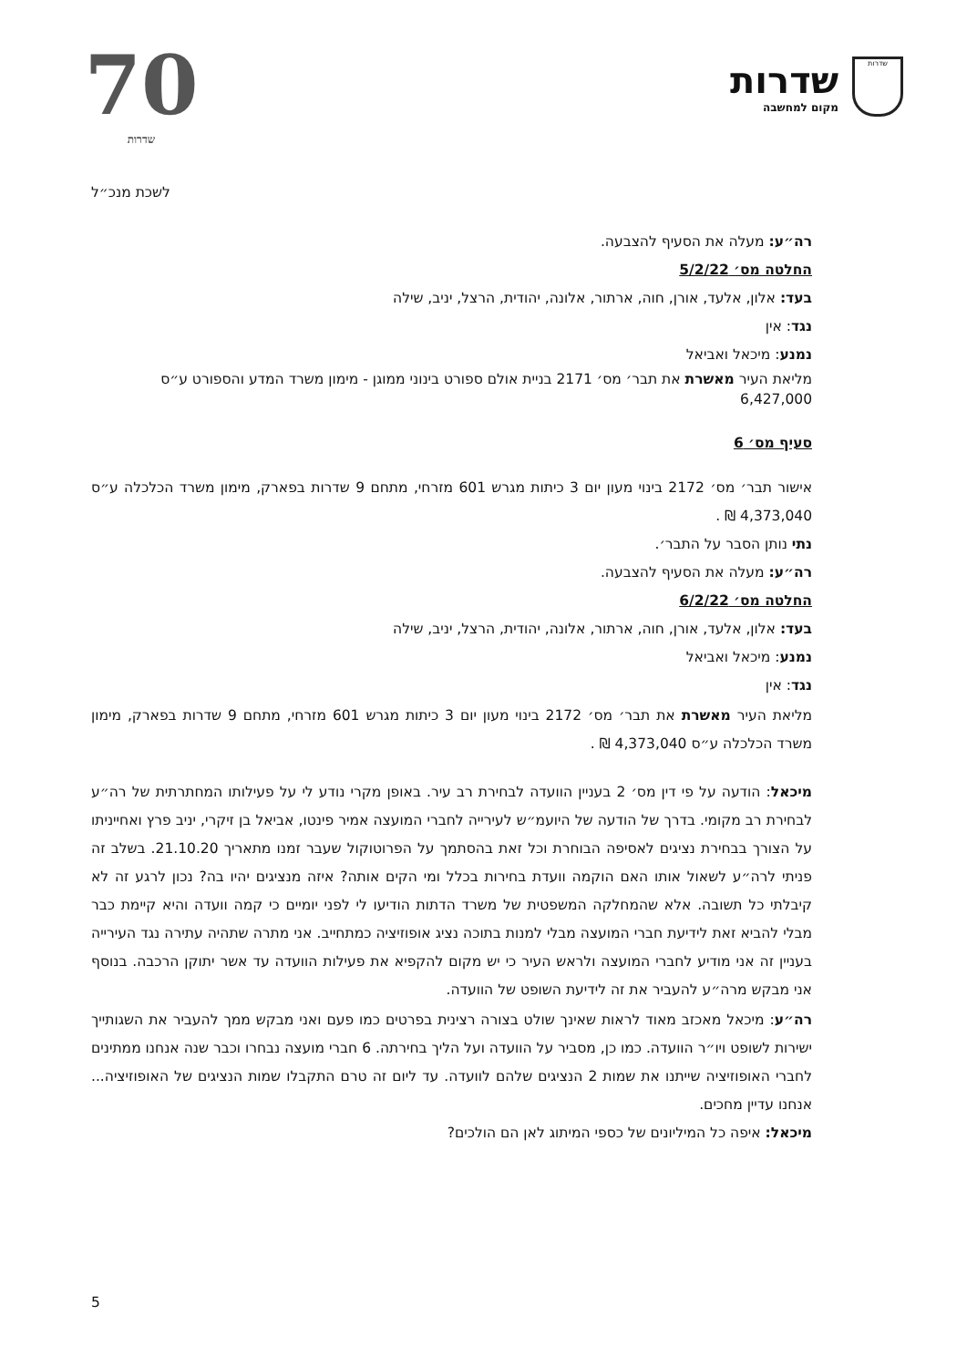70
שדרות
שדרות
מקום למחשבה
שדרות
לשכת מנכ״ל
רה״ע: מעלה את הסעיף להצבעה.
החלטה מס׳ 5/2/22
בעד: אלון, אלעד, אורן, חוה, ארתור, אלונה, יהודית, הרצל, יניב, שילה
נגד: אין
נמנע: מיכאל ואביאל
מליאת העיר מאשרת את תבר׳ מס׳ 2171 בניית אולם ספורט בינוני ממוגן - מימון משרד המדע והספורט ע״ס 6,427,000
סעיף מס׳ 6
אישור תבר׳ מס׳ 2172 בינוי מעון יום 3 כיתות מגרש 601 מזרחי, מתחם 9 שדרות בפארק, מימון משרד הכלכלה ע״ס 4,373,040 ₪ .
נתי נותן הסבר על התבר׳.
רה״ע: מעלה את הסעיף להצבעה.
החלטה מס׳ 6/2/22
בעד: אלון, אלעד, אורן, חוה, ארתור, אלונה, יהודית, הרצל, יניב, שילה
נמנע: מיכאל ואביאל
נגד: אין
מליאת העיר מאשרת את תבר׳ מס׳ 2172 בינוי מעון יום 3 כיתות מגרש 601 מזרחי, מתחם 9 שדרות בפארק, מימון משרד הכלכלה ע״ס 4,373,040 ₪ .
מיכאל: הודעה על פי דין מס׳ 2 בעניין הוועדה לבחירת רב עיר. באופן מקרי נודע לי על פעילותו המחתרתית של רה״ע לבחירת רב מקומי. בדרך של הודעה של היועמ״ש לעירייה לחברי המועצה אמיר פינטו, אביאל בן זיקרי, יניב פרץ ואחייניתו על הצורך בבחירת נציגים לאסיפה הבוחרת וכל זאת בהסתמך על הפרוטוקול שעבר זמנו מתאריך 21.10.20. בשלב זה פניתי לרה״ע לשאול אותו האם הוקמה וועדת בחירות בכלל ומי הקים אותה? איזה מנציגים יהיו בה? נכון לרגע זה לא קיבלתי כל תשובה. אלא שהמחלקה המשפטית של משרד הדתות הודיעו לי לפני יומיים כי קמה וועדה והיא קיימת כבר מבלי להביא זאת לידיעת חברי המועצה מבלי למנות בתוכה נציג אופוזיציה כמתחייב. אני מתרה שתהיה עתירה נגד העירייה בעניין זה אני מודיע לחברי המועצה ולראש העיר כי יש מקום להקפיא את פעילות הוועדה עד אשר יתוקן הרכבה. בנוסף אני מבקש מרה״ע להעביר את זה לידיעת השופט של הוועדה.
רה״ע: מיכאל מאכזב מאוד לראות שאינך שולט בצורה רצינית בפרטים כמו פעם ואני מבקש ממך להעביר את השגותייך ישירות לשופט ויו״ר הוועדה. כמו כן, מסביר על הוועדה ועל הליך בחירתה. 6 חברי מועצה נבחרו וכבר שנה אנחנו ממתינים לחברי האופוזיציה שייתנו את שמות 2 הנציגים שלהם לוועדה. עד ליום זה טרם התקבלו שמות הנציגים של האופוזיציה... אנחנו עדיין מחכים.
מיכאל: איפה כל המיליונים של כספי המיתוג לאן הם הולכים?
5